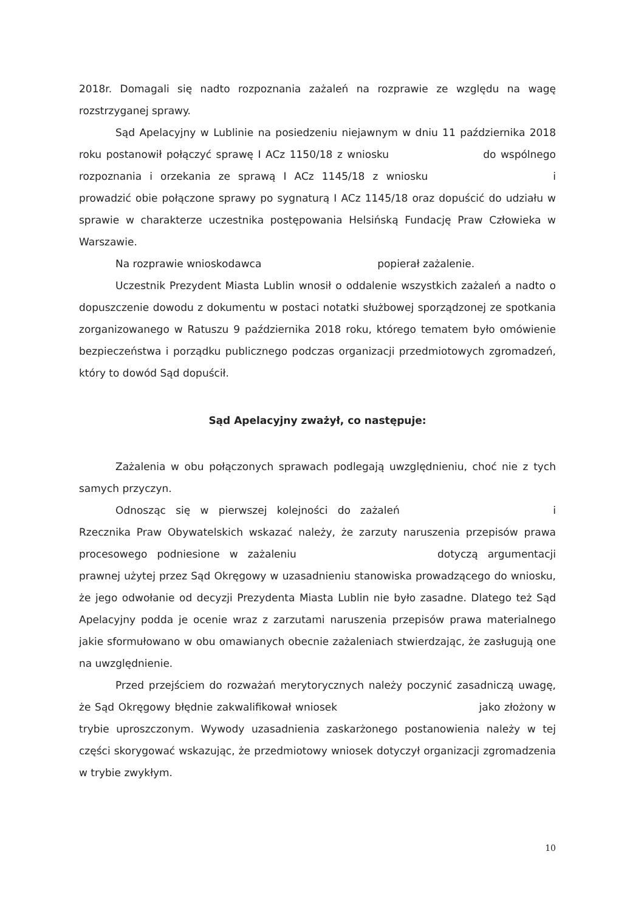2018r. Domagali się nadto rozpoznania zażaleń na rozprawie ze względu na wagę rozstrzyganej sprawy.
Sąd Apelacyjny w Lublinie na posiedzeniu niejawnym w dniu 11 października 2018 roku postanowił połączyć sprawę I ACz 1150/18 z wniosku do wspólnego rozpoznania i orzekania ze sprawą I ACz 1145/18 z wniosku i prowadzić obie połączone sprawy po sygnaturą I ACz 1145/18 oraz dopuścić do udziału w sprawie w charakterze uczestnika postępowania Helsińską Fundację Praw Człowieka w Warszawie.
Na rozprawie wnioskodawca popierał zażalenie.
Uczestnik Prezydent Miasta Lublin wnosił o oddalenie wszystkich zażaleń a nadto o dopuszczenie dowodu z dokumentu w postaci notatki służbowej sporządzonej ze spotkania zorganizowanego w Ratuszu 9 października 2018 roku, którego tematem było omówienie bezpieczeństwa i porządku publicznego podczas organizacji przedmiotowych zgromadzeń, który to dowód Sąd dopuścił.
Sąd Apelacyjny zważył, co następuje:
Zażalenia w obu połączonych sprawach podlegają uwzględnieniu, choć nie z tych samych przyczyn.
Odnosząc się w pierwszej kolejności do zażaleń i Rzecznika Praw Obywatelskich wskazać należy, że zarzuty naruszenia przepisów prawa procesowego podniesione w zażaleniu dotyczą argumentacji prawnej użytej przez Sąd Okręgowy w uzasadnieniu stanowiska prowadzącego do wniosku, że jego odwołanie od decyzji Prezydenta Miasta Lublin nie było zasadne. Dlatego też Sąd Apelacyjny podda je ocenie wraz z zarzutami naruszenia przepisów prawa materialnego jakie sformułowano w obu omawianych obecnie zażaleniach stwierdzając, że zasługują one na uwzględnienie.
Przed przejściem do rozważań merytorycznych należy poczynić zasadniczą uwagę, że Sąd Okręgowy błędnie zakwalifikował wniosek jako złożony w trybie uproszczonym. Wywody uzasadnienia zaskarżonego postanowienia należy w tej części skorygować wskazując, że przedmiotowy wniosek dotyczył organizacji zgromadzenia w trybie zwykłym.
10